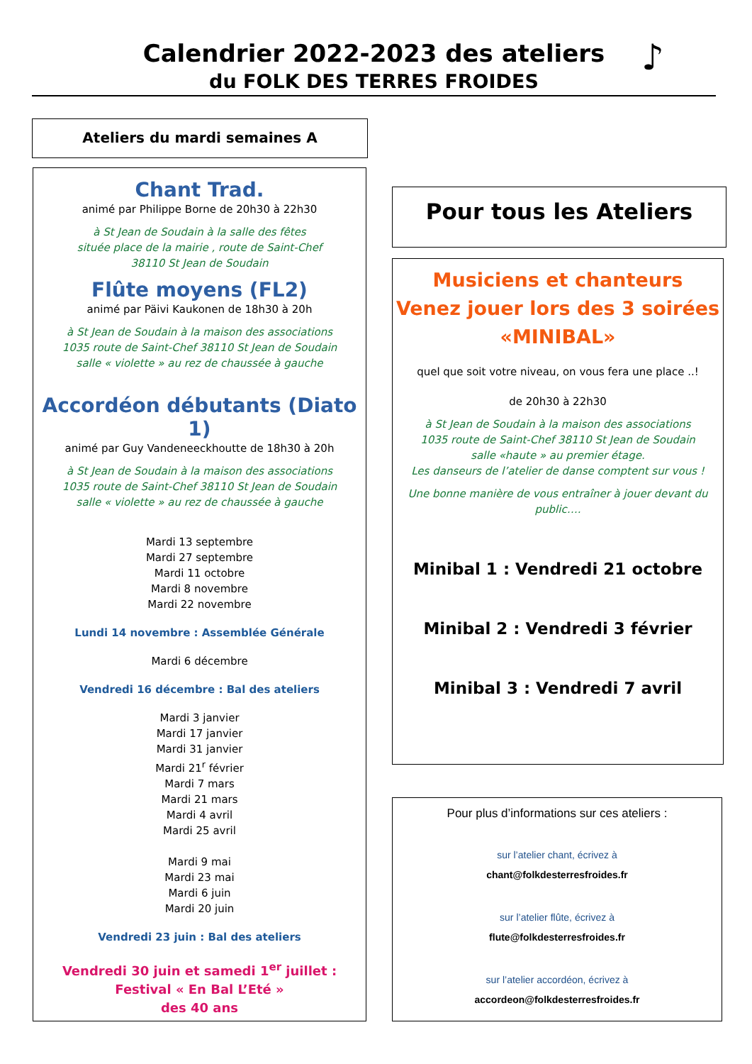Calendrier 2022-2023 des ateliers
du FOLK DES TERRES FROIDES
♪
Ateliers du mardi semaines A
Chant Trad.
animé par Philippe Borne de 20h30 à 22h30
à St Jean de Soudain à la salle des fêtes
située place de la mairie , route de Saint-Chef
38110 St Jean de Soudain
Flûte moyens (FL2)
animé par Päivi Kaukonen de 18h30 à 20h
à St Jean de Soudain à la maison des associations
1035 route de Saint-Chef 38110 St Jean de Soudain
salle « violette » au rez de chaussée à gauche
Accordéon débutants (Diato 1)
animé par Guy Vandeneeckhoutte de 18h30 à 20h
à St Jean de Soudain à la maison des associations
1035 route de Saint-Chef 38110 St Jean de Soudain
salle « violette » au rez de chaussée à gauche
Mardi 13 septembre
Mardi 27 septembre
Mardi 11 octobre
Mardi 8 novembre
Mardi 22 novembre
Lundi 14 novembre : Assemblée Générale
Mardi 6 décembre
Vendredi 16 décembre : Bal des ateliers
Mardi 3 janvier
Mardi 17 janvier
Mardi 31 janvier
Mardi 21<sup>r</sup> février
Mardi 7 mars
Mardi 21 mars
Mardi 4 avril
Mardi 25 avril
Mardi 9 mai
Mardi 23 mai
Mardi 6 juin
Mardi 20 juin
Vendredi 23 juin : Bal des ateliers
Vendredi 30 juin et samedi 1<sup>er</sup> juillet :
Festival « En Bal L’Eté »
des 40 ans
Pour tous les Ateliers
Musiciens et chanteurs
Venez jouer lors des 3 soirées
«MINIBAL»
quel que soit votre niveau, on vous fera une place ..!
de 20h30 à 22h30
à St Jean de Soudain à la maison des associations
1035 route de Saint-Chef 38110 St Jean de Soudain
salle «haute » au premier étage.
Les danseurs de l’atelier de danse comptent sur vous !
Une bonne manière de vous entraîner à jouer devant du public….
Minibal 1 : Vendredi 21 octobre
Minibal 2 : Vendredi 3 février
Minibal 3 : Vendredi 7 avril
Pour plus d’informations sur ces ateliers :
sur l’atelier chant, écrivez à
chant@folkdesterresfroides.fr
sur l’atelier flûte, écrivez à
flute@folkdesterresfroides.fr
sur l’atelier accordéon, écrivez à
accordeon@folkdesterresfroides.fr